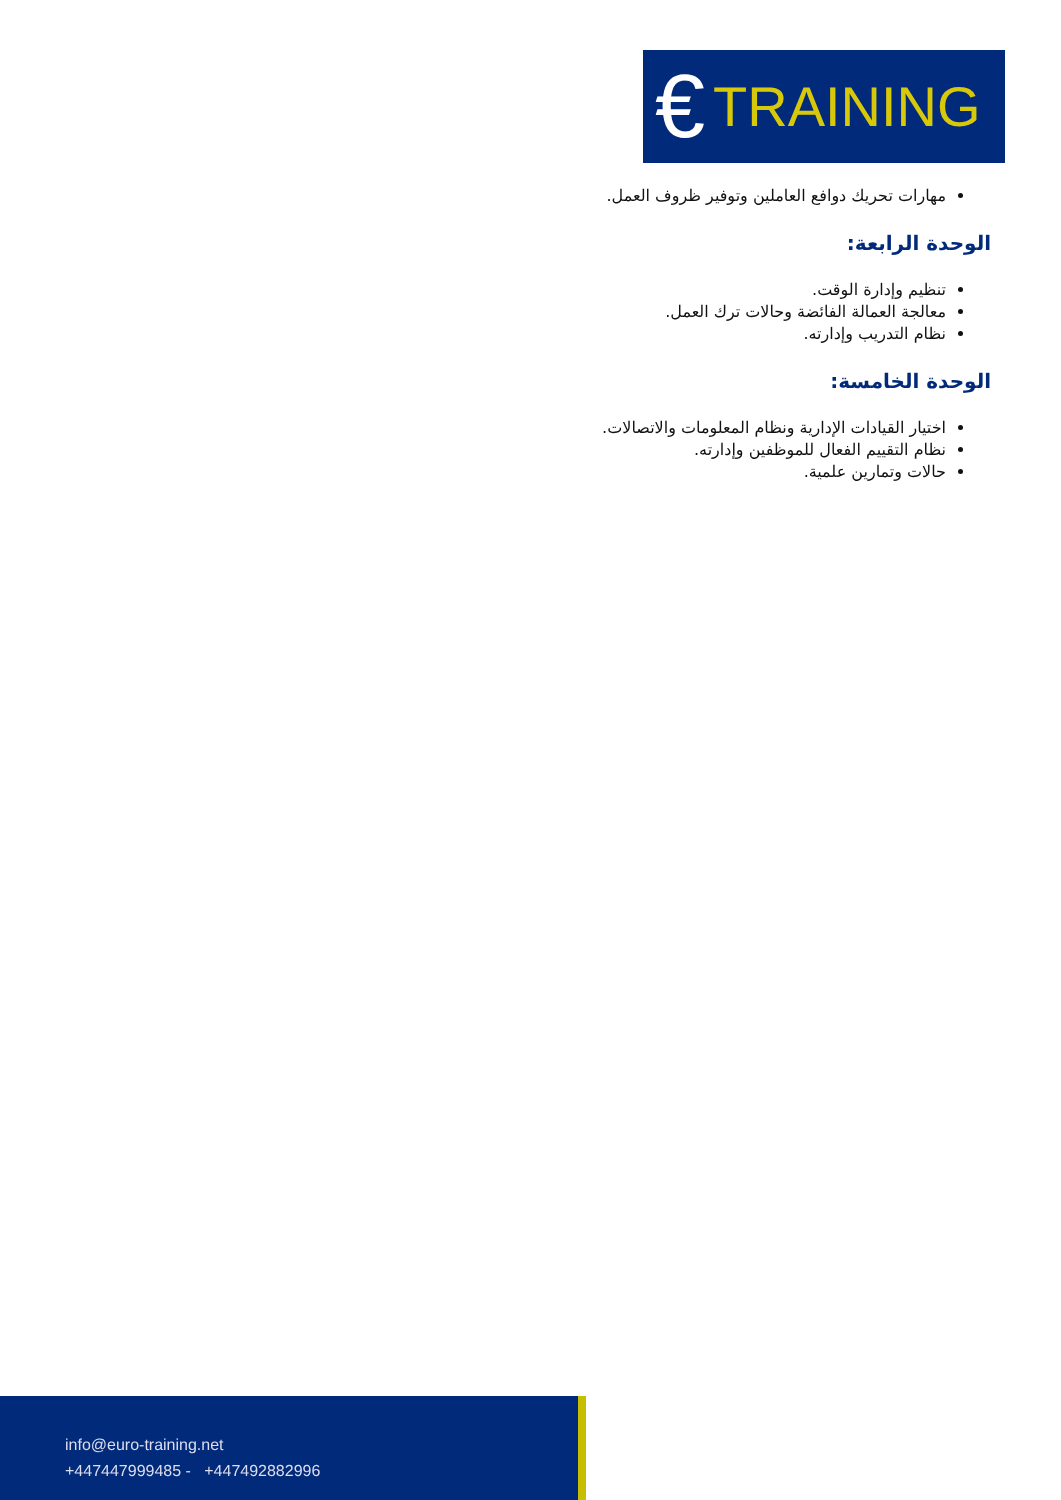€ TRAINING
مهارات تحريك دوافع العاملين وتوفير ظروف العمل.
الوحدة الرابعة:
تنظيم وإدارة الوقت.
معالجة العمالة الفائضة وحالات ترك العمل.
نظام التدريب وإدارته.
الوحدة الخامسة:
اختيار القيادات الإدارية ونظام المعلومات والاتصالات.
نظام التقييم الفعال للموظفين وإدارته.
حالات وتمارين علمية.
info@euro-training.net
+447447999485 - +447492882996